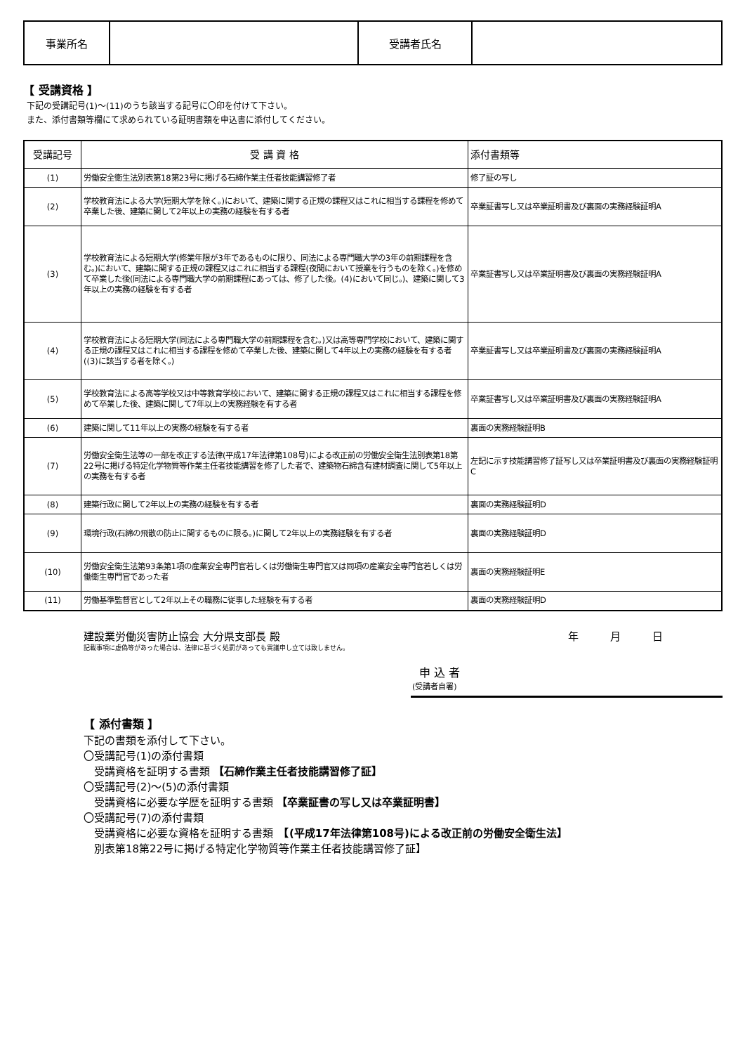| 事業所名 | | 受講者氏名 | |
【 受講資格 】
下記の受講記号(1)～(11)のうち該当する記号に〇印を付けて下さい。
また、添付書類等欄にて求められている証明書類を申込書に添付してください。
| 受講記号 | 受 講 資 格 | 添付書類等 |
| --- | --- | --- |
| (1) | 労働安全衛生法別表第18第23号に掲げる石綿作業主任者技能講習修了者 | 修了証の写し |
| (2) | 学校教育法による大学(短期大学を除く。)において、建築に関する正規の課程又はこれに相当する課程を修めて卒業した後、建築に関して2年以上の実務の経験を有する者 | 卒業証書写し又は卒業証明書及び裏面の実務経験証明A |
| (3) | 学校教育法による短期大学(修業年限が3年であるものに限り、同法による専門職大学の3年の前期課程を含む。)において、建築に関する正規の課程又はこれに相当する課程(夜間において授業を行うものを除く。)を修めて卒業した後(同法による専門職大学の前期課程にあっては、修了した後。(4)において同じ。)、建築に関して3年以上の実務の経験を有する者 | 卒業証書写し又は卒業証明書及び裏面の実務経験証明A |
| (4) | 学校教育法による短期大学(同法による専門職大学の前期課程を含む。)又は高等専門学校において、建築に関する正規の課程又はこれに相当する課程を修めて卒業した後、建築に関して4年以上の実務の経験を有する者((3)に該当する者を除く。) | 卒業証書写し又は卒業証明書及び裏面の実務経験証明A |
| (5) | 学校教育法による高等学校又は中等教育学校において、建築に関する正規の課程又はこれに相当する課程を修めて卒業した後、建築に関して7年以上の実務経験を有する者 | 卒業証書写し又は卒業証明書及び裏面の実務経験証明A |
| (6) | 建築に関して11年以上の実務の経験を有する者 | 裏面の実務経験証明B |
| (7) | 労働安全衛生法等の一部を改正する法律(平成17年法律第108号)による改正前の労働安全衛生法別表第18第22号に掲げる特定化学物質等作業主任者技能講習を修了した者で、建築物石綿含有建材調査に関して5年以上の実務を有する者 | 左記に示す技能講習修了証写し又は卒業証明書及び裏面の実務経験証明C |
| (8) | 建築行政に関して2年以上の実務の経験を有する者 | 裏面の実務経験証明D |
| (9) | 環境行政(石綿の飛散の防止に関するものに限る。)に関して2年以上の実務経験を有する者 | 裏面の実務経験証明D |
| (10) | 労働安全衛生法第93条第1項の産業安全専門官若しくは労働衛生専門官又は同項の産業安全専門官若しくは労働衛生専門官であった者 | 裏面の実務経験証明E |
| (11) | 労働基準監督官として2年以上その職務に従事した経験を有する者 | 裏面の実務経験証明D |
建設業労働災害防止協会 大分県支部長 殿 年　　　月　　　日
記載事項に虚偽等があった場合は、法律に基づく処罰があっても異議申し立ては致しません。
申 込 者
(受講者自署)
【 添付書類 】
下記の書類を添付して下さい。
〇受講記号(1)の添付書類
　受講資格を証明する書類 【石綿作業主任者技能講習修了証】
〇受講記号(2)～(5)の添付書類
　受講資格に必要な学歴を証明する書類 【卒業証書の写し又は卒業証明書】
〇受講記号(7)の添付書類
　受講資格に必要な資格を証明する書類　【(平成17年法律第108号)による改正前の労働安全衛生法】
　別表第18第22号に掲げる特定化学物質等作業主任者技能講習修了証】